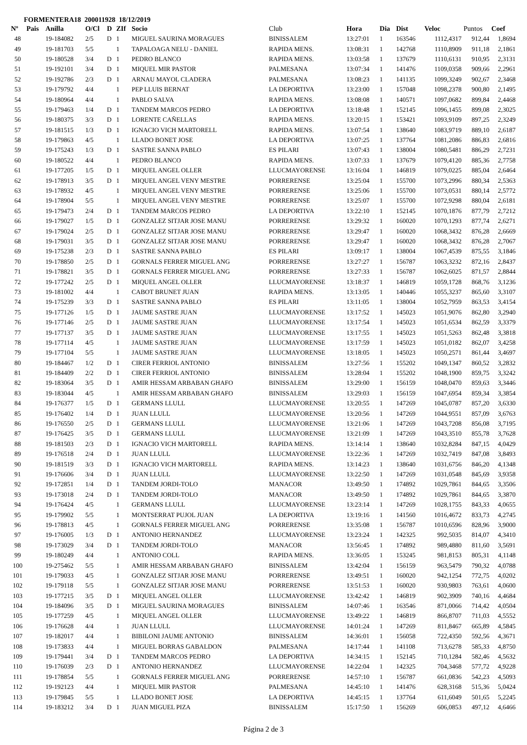FORMENTERA18 200011928 18/12/2019
| Nº | Pais | Anilla | O/Cl | D | ZIf | Socio | Club | Hora | Dia | Dist | Veloc | Puntos | Coef |
| --- | --- | --- | --- | --- | --- | --- | --- | --- | --- | --- | --- | --- | --- |
| 48 | | 19-184082 | 2/5 | D | 1 | MIGUEL SAURINA MORAGUES | BINISSALEM | 13:27:01 | 1 | 163546 | 1112,4317 | 912,44 | 1,8694 |
| 49 | | 19-181703 | 5/5 | | 1 | TAPALOAGA NELU - DANIEL | RAPIDA MENS. | 13:08:31 | 1 | 142768 | 1110,8909 | 911,18 | 2,1861 |
| 50 | | 19-180528 | 3/4 | D | 1 | PEDRO BLANCO | RAPIDA MENS. | 13:03:58 | 1 | 137679 | 1110,6131 | 910,95 | 2,3131 |
| 51 | | 19-192101 | 3/4 | D | 1 | MIQUEL MIR PASTOR | PALMESANA | 13:07:34 | 1 | 141476 | 1109,0358 | 909,66 | 2,2961 |
| 52 | | 19-192786 | 2/3 | D | 1 | ARNAU MAYOL CLADERA | PALMESANA | 13:08:23 | 1 | 141135 | 1099,3249 | 902,67 | 2,3468 |
| 53 | | 19-179792 | 4/4 | | 1 | PEP LLUIS BERNAT | LA DEPORTIVA | 13:23:00 | 1 | 157048 | 1098,2378 | 900,80 | 2,1495 |
| 54 | | 19-180964 | 4/4 | | 1 | PABLO SALVA | RAPIDA MENS. | 13:08:08 | 1 | 140571 | 1097,0682 | 899,84 | 2,4468 |
| 55 | | 19-179463 | 1/4 | D | 1 | TANDEM MARCOS PEDRO | LA DEPORTIVA | 13:18:48 | 1 | 152145 | 1096,1455 | 899,08 | 2,3025 |
| 56 | | 19-180375 | 3/3 | D | 1 | LORENTE CAÑELLAS | RAPIDA MENS. | 13:20:15 | 1 | 153421 | 1093,9109 | 897,25 | 2,3249 |
| 57 | | 19-181515 | 1/3 | D | 1 | IGNACIO VICH MARTORELL | RAPIDA MENS. | 13:07:54 | 1 | 138640 | 1083,9719 | 889,10 | 2,6187 |
| 58 | | 19-179863 | 4/5 | | 1 | LLADO BONET JOSE | LA DEPORTIVA | 13:07:25 | 1 | 137764 | 1081,2086 | 886,83 | 2,6816 |
| 59 | | 19-175243 | 1/3 | D | 1 | SASTRE SANNA PABLO | ES PILARI | 13:07:43 | 1 | 138004 | 1080,5481 | 886,29 | 2,7231 |
| 60 | | 19-180522 | 4/4 | | 1 | PEDRO BLANCO | RAPIDA MENS. | 13:07:33 | 1 | 137679 | 1079,4120 | 885,36 | 2,7758 |
| 61 | | 19-177205 | 1/5 | D | 1 | MIQUEL ANGEL OLLER | LLUCMAYORENSE | 13:16:04 | 1 | 146819 | 1079,0225 | 885,04 | 2,6464 |
| 62 | | 19-178913 | 3/5 | D | 1 | MIQUEL ANGEL VENY MESTRE | PORRERENSE | 13:25:04 | 1 | 155700 | 1073,2996 | 880,34 | 2,5363 |
| 63 | | 19-178932 | 4/5 | | 1 | MIQUEL ANGEL VENY MESTRE | PORRERENSE | 13:25:06 | 1 | 155700 | 1073,0531 | 880,14 | 2,5772 |
| 64 | | 19-178904 | 5/5 | | 1 | MIQUEL ANGEL VENY MESTRE | PORRERENSE | 13:25:07 | 1 | 155700 | 1072,9298 | 880,04 | 2,6181 |
| 65 | | 19-179473 | 2/4 | D | 1 | TANDEM MARCOS PEDRO | LA DEPORTIVA | 13:22:10 | 1 | 152145 | 1070,1876 | 877,79 | 2,7212 |
| 66 | | 19-179027 | 1/5 | D | 1 | GONZALEZ SITJAR JOSE MANU | PORRERENSE | 13:29:32 | 1 | 160020 | 1070,1293 | 877,74 | 2,6271 |
| 67 | | 19-179024 | 2/5 | D | 1 | GONZALEZ SITJAR JOSE MANU | PORRERENSE | 13:29:47 | 1 | 160020 | 1068,3432 | 876,28 | 2,6669 |
| 68 | | 19-179031 | 3/5 | D | 1 | GONZALEZ SITJAR JOSE MANU | PORRERENSE | 13:29:47 | 1 | 160020 | 1068,3432 | 876,28 | 2,7067 |
| 69 | | 19-175238 | 2/3 | D | 1 | SASTRE SANNA PABLO | ES PILARI | 13:09:17 | 1 | 138004 | 1067,4539 | 875,55 | 3,1846 |
| 70 | | 19-178850 | 2/5 | D | 1 | GORNALS FERRER MIGUEL ANG | PORRERENSE | 13:27:27 | 1 | 156787 | 1063,3232 | 872,16 | 2,8437 |
| 71 | | 19-178821 | 3/5 | D | 1 | GORNALS FERRER MIGUEL ANG | PORRERENSE | 13:27:33 | 1 | 156787 | 1062,6025 | 871,57 | 2,8844 |
| 72 | | 19-177242 | 2/5 | D | 1 | MIQUEL ANGEL OLLER | LLUCMAYORENSE | 13:18:37 | 1 | 146819 | 1059,1728 | 868,76 | 3,1236 |
| 73 | | 19-181002 | 4/4 | | 1 | CABOT BRUNET JUAN | RAPIDA MENS. | 13:13:05 | 1 | 140446 | 1055,3237 | 865,60 | 3,3107 |
| 74 | | 19-175239 | 3/3 | D | 1 | SASTRE SANNA PABLO | ES PILARI | 13:11:05 | 1 | 138004 | 1052,7959 | 863,53 | 3,4154 |
| 75 | | 19-177126 | 1/5 | D | 1 | JAUME SASTRE JUAN | LLUCMAYORENSE | 13:17:52 | 1 | 145023 | 1051,9076 | 862,80 | 3,2940 |
| 76 | | 19-177146 | 2/5 | D | 1 | JAUME SASTRE JUAN | LLUCMAYORENSE | 13:17:54 | 1 | 145023 | 1051,6534 | 862,59 | 3,3379 |
| 77 | | 19-177137 | 3/5 | D | 1 | JAUME SASTRE JUAN | LLUCMAYORENSE | 13:17:55 | 1 | 145023 | 1051,5263 | 862,48 | 3,3818 |
| 78 | | 19-177114 | 4/5 | | 1 | JAUME SASTRE JUAN | LLUCMAYORENSE | 13:17:59 | 1 | 145023 | 1051,0182 | 862,07 | 3,4258 |
| 79 | | 19-177104 | 5/5 | | 1 | JAUME SASTRE JUAN | LLUCMAYORENSE | 13:18:05 | 1 | 145023 | 1050,2571 | 861,44 | 3,4697 |
| 80 | | 19-184467 | 1/2 | D | 1 | CIRER FERRIOL ANTONIO | BINISSALEM | 13:27:56 | 1 | 155202 | 1049,1347 | 860,52 | 3,2832 |
| 81 | | 19-184409 | 2/2 | D | 1 | CIRER FERRIOL ANTONIO | BINISSALEM | 13:28:04 | 1 | 155202 | 1048,1900 | 859,75 | 3,3242 |
| 82 | | 19-183064 | 3/5 | D | 1 | AMIR HESSAM ARBABAN GHAFO | BINISSALEM | 13:29:00 | 1 | 156159 | 1048,0470 | 859,63 | 3,3446 |
| 83 | | 19-183044 | 4/5 | | 1 | AMIR HESSAM ARBABAN GHAFO | BINISSALEM | 13:29:03 | 1 | 156159 | 1047,6954 | 859,34 | 3,3854 |
| 84 | | 19-176377 | 1/5 | D | 1 | GERMANS LLULL | LLUCMAYORENSE | 13:20:55 | 1 | 147269 | 1045,0787 | 857,20 | 3,6330 |
| 85 | | 19-176402 | 1/4 | D | 1 | JUAN LLULL | LLUCMAYORENSE | 13:20:56 | 1 | 147269 | 1044,9551 | 857,09 | 3,6763 |
| 86 | | 19-176550 | 2/5 | D | 1 | GERMANS LLULL | LLUCMAYORENSE | 13:21:06 | 1 | 147269 | 1043,7208 | 856,08 | 3,7195 |
| 87 | | 19-176425 | 3/5 | D | 1 | GERMANS LLULL | LLUCMAYORENSE | 13:21:09 | 1 | 147269 | 1043,3510 | 855,78 | 3,7628 |
| 88 | | 19-181503 | 2/3 | D | 1 | IGNACIO VICH MARTORELL | RAPIDA MENS. | 13:14:14 | 1 | 138640 | 1032,8284 | 847,15 | 4,0429 |
| 89 | | 19-176518 | 2/4 | D | 1 | JUAN LLULL | LLUCMAYORENSE | 13:22:36 | 1 | 147269 | 1032,7419 | 847,08 | 3,8493 |
| 90 | | 19-181519 | 3/3 | D | 1 | IGNACIO VICH MARTORELL | RAPIDA MENS. | 13:14:23 | 1 | 138640 | 1031,6756 | 846,20 | 4,1348 |
| 91 | | 19-176606 | 3/4 | D | 1 | JUAN LLULL | LLUCMAYORENSE | 13:22:50 | 1 | 147269 | 1031,0548 | 845,69 | 3,9358 |
| 92 | | 19-172851 | 1/4 | D | 1 | TANDEM JORDI-TOLO | MANACOR | 13:49:50 | 1 | 174892 | 1029,7861 | 844,65 | 3,3506 |
| 93 | | 19-173018 | 2/4 | D | 1 | TANDEM JORDI-TOLO | MANACOR | 13:49:50 | 1 | 174892 | 1029,7861 | 844,65 | 3,3870 |
| 94 | | 19-176424 | 4/5 | | 1 | GERMANS LLULL | LLUCMAYORENSE | 13:23:14 | 1 | 147269 | 1028,1755 | 843,33 | 4,0655 |
| 95 | | 19-179902 | 5/5 | | 1 | MONTSERRAT PUJOL JUAN | LA DEPORTIVA | 13:19:16 | 1 | 141560 | 1016,4672 | 833,73 | 4,2745 |
| 96 | | 19-178813 | 4/5 | | 1 | GORNALS FERRER MIGUEL ANG | PORRERENSE | 13:35:08 | 1 | 156787 | 1010,6596 | 828,96 | 3,9000 |
| 97 | | 19-176005 | 1/3 | D | 1 | ANTONIO HERNANDEZ | LLUCMAYORENSE | 13:23:24 | 1 | 142325 | 992,5035 | 814,07 | 4,3410 |
| 98 | | 19-173029 | 3/4 | D | 1 | TANDEM JORDI-TOLO | MANACOR | 13:56:45 | 1 | 174892 | 989,4880 | 811,60 | 3,5691 |
| 99 | | 19-180249 | 4/4 | | 1 | ANTONIO COLL | RAPIDA MENS. | 13:36:05 | 1 | 153245 | 981,8153 | 805,31 | 4,1148 |
| 100 | | 19-275462 | 5/5 | | 1 | AMIR HESSAM ARBABAN GHAFO | BINISSALEM | 13:42:04 | 1 | 156159 | 963,5479 | 790,32 | 4,0788 |
| 101 | | 19-179033 | 4/5 | | 1 | GONZALEZ SITJAR JOSE MANU | PORRERENSE | 13:49:51 | 1 | 160020 | 942,1254 | 772,75 | 4,0202 |
| 102 | | 19-179118 | 5/5 | | 1 | GONZALEZ SITJAR JOSE MANU | PORRERENSE | 13:51:53 | 1 | 160020 | 930,9803 | 763,61 | 4,0600 |
| 103 | | 19-177215 | 3/5 | D | 1 | MIQUEL ANGEL OLLER | LLUCMAYORENSE | 13:42:42 | 1 | 146819 | 902,3909 | 740,16 | 4,4684 |
| 104 | | 19-184096 | 3/5 | D | 1 | MIGUEL SAURINA MORAGUES | BINISSALEM | 14:07:46 | 1 | 163546 | 871,0066 | 714,42 | 4,0504 |
| 105 | | 19-177259 | 4/5 | | 1 | MIQUEL ANGEL OLLER | LLUCMAYORENSE | 13:49:22 | 1 | 146819 | 866,8707 | 711,03 | 4,5552 |
| 106 | | 19-176628 | 4/4 | | 1 | JUAN LLULL | LLUCMAYORENSE | 14:01:24 | 1 | 147269 | 811,8467 | 665,89 | 4,5845 |
| 107 | | 19-182017 | 4/4 | | 1 | BIBILONI JAUME ANTONIO | BINISSALEM | 14:36:01 | 1 | 156058 | 722,4350 | 592,56 | 4,3671 |
| 108 | | 19-173833 | 4/4 | | 1 | MIGUEL BORRAS GABALDON | PALMESANA | 14:17:44 | 1 | 141108 | 713,6278 | 585,33 | 4,8750 |
| 109 | | 19-179441 | 3/4 | D | 1 | TANDEM MARCOS PEDRO | LA DEPORTIVA | 14:34:15 | 1 | 152145 | 710,1284 | 582,46 | 4,5632 |
| 110 | | 19-176039 | 2/3 | D | 1 | ANTONIO HERNANDEZ | LLUCMAYORENSE | 14:22:04 | 1 | 142325 | 704,3468 | 577,72 | 4,9228 |
| 111 | | 19-178854 | 5/5 | | 1 | GORNALS FERRER MIGUEL ANG | PORRERENSE | 14:57:10 | 1 | 156787 | 661,0836 | 542,23 | 4,5093 |
| 112 | | 19-192123 | 4/4 | | 1 | MIQUEL MIR PASTOR | PALMESANA | 14:45:10 | 1 | 141476 | 628,3168 | 515,36 | 5,0424 |
| 113 | | 19-179845 | 5/5 | | 1 | LLADO BONET JOSE | LA DEPORTIVA | 14:45:15 | 1 | 137764 | 611,6049 | 501,65 | 5,2245 |
| 114 | | 19-183212 | 3/4 | D | 1 | JUAN MIGUEL PIZA | BINISSALEM | 15:17:50 | 1 | 156269 | 606,0853 | 497,12 | 4,6466 |
Página 2 de 3